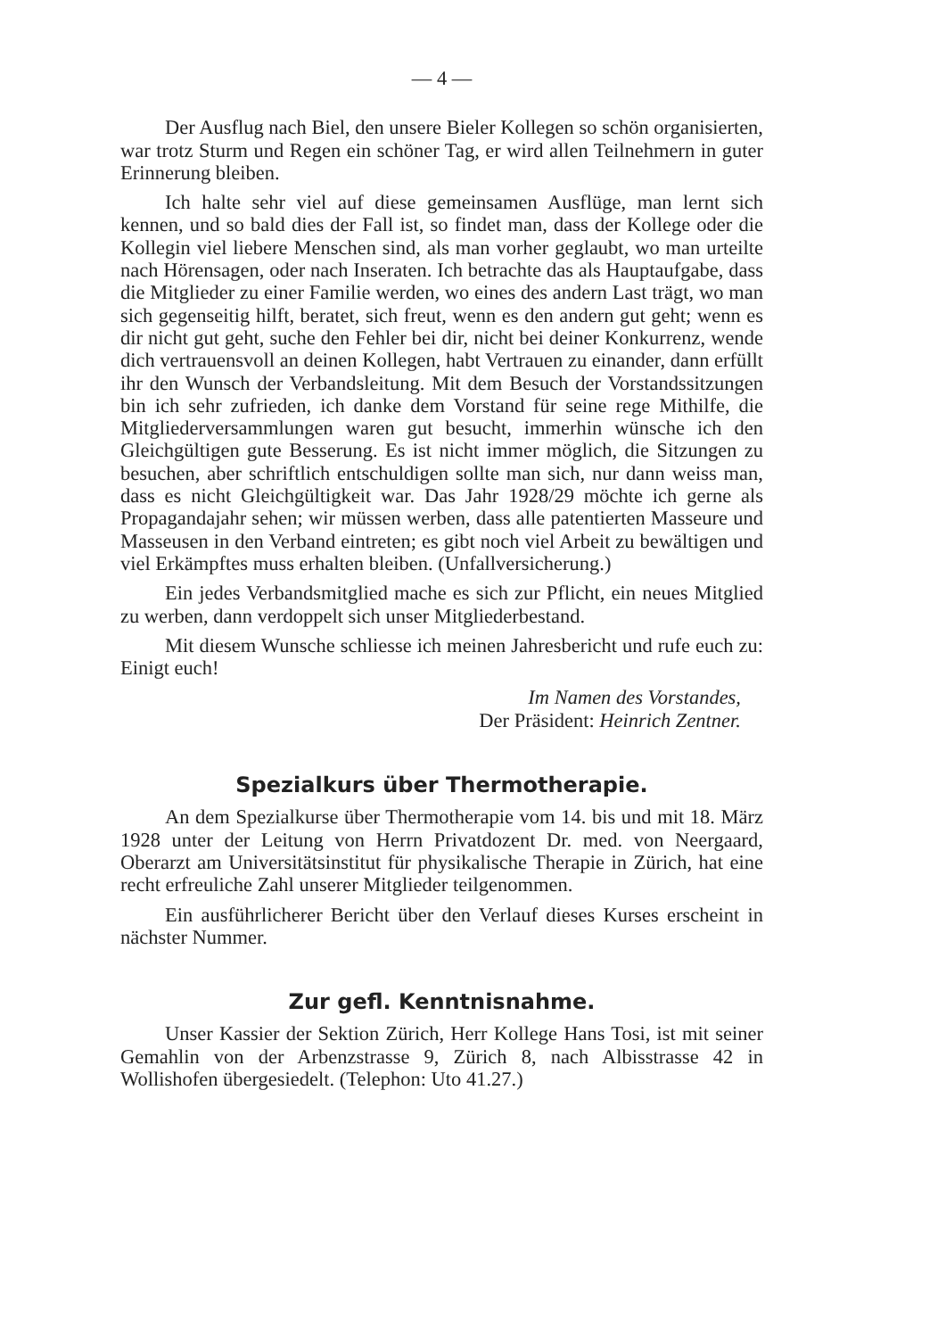— 4 —
Der Ausflug nach Biel, den unsere Bieler Kollegen so schön organisierten, war trotz Sturm und Regen ein schöner Tag, er wird allen Teilnehmern in guter Erinnerung bleiben.
Ich halte sehr viel auf diese gemeinsamen Ausflüge, man lernt sich kennen, und so bald dies der Fall ist, so findet man, dass der Kollege oder die Kollegin viel liebere Menschen sind, als man vorher geglaubt, wo man urteilte nach Hörensagen, oder nach Inseraten. Ich betrachte das als Hauptaufgabe, dass die Mitglieder zu einer Familie werden, wo eines des andern Last trägt, wo man sich gegenseitig hilft, beratet, sich freut, wenn es den andern gut geht; wenn es dir nicht gut geht, suche den Fehler bei dir, nicht bei deiner Konkurrenz, wende dich vertrauensvoll an deinen Kollegen, habt Vertrauen zu einander, dann erfüllt ihr den Wunsch der Verbandsleitung. Mit dem Besuch der Vorstandssitzungen bin ich sehr zufrieden, ich danke dem Vorstand für seine rege Mithilfe, die Mitgliederversammlungen waren gut besucht, immerhin wünsche ich den Gleichgültigen gute Besserung. Es ist nicht immer möglich, die Sitzungen zu besuchen, aber schriftlich entschuldigen sollte man sich, nur dann weiss man, dass es nicht Gleichgültigkeit war. Das Jahr 1928/29 möchte ich gerne als Propagandajahr sehen; wir müssen werben, dass alle patentierten Masseure und Masseusen in den Verband eintreten; es gibt noch viel Arbeit zu bewältigen und viel Erkämpftes muss erhalten bleiben. (Unfallversicherung.)
Ein jedes Verbandsmitglied mache es sich zur Pflicht, ein neues Mitglied zu werben, dann verdoppelt sich unser Mitgliederbestand.
Mit diesem Wunsche schliesse ich meinen Jahresbericht und rufe euch zu: Einigt euch!
Im Namen des Vorstandes,
Der Präsident: Heinrich Zentner.
Spezialkurs über Thermotherapie.
An dem Spezialkurse über Thermotherapie vom 14. bis und mit 18. März 1928 unter der Leitung von Herrn Privatdozent Dr. med. von Neergaard, Oberarzt am Universitätsinstitut für physikalische Therapie in Zürich, hat eine recht erfreuliche Zahl unserer Mitglieder teilgenommen.
Ein ausführlicherer Bericht über den Verlauf dieses Kurses erscheint in nächster Nummer.
Zur gefl. Kenntnisnahme.
Unser Kassier der Sektion Zürich, Herr Kollege Hans Tosi, ist mit seiner Gemahlin von der Arbenzstrasse 9, Zürich 8, nach Albisstrasse 42 in Wollishofen übergesiedelt. (Telephon: Uto 41.27.)